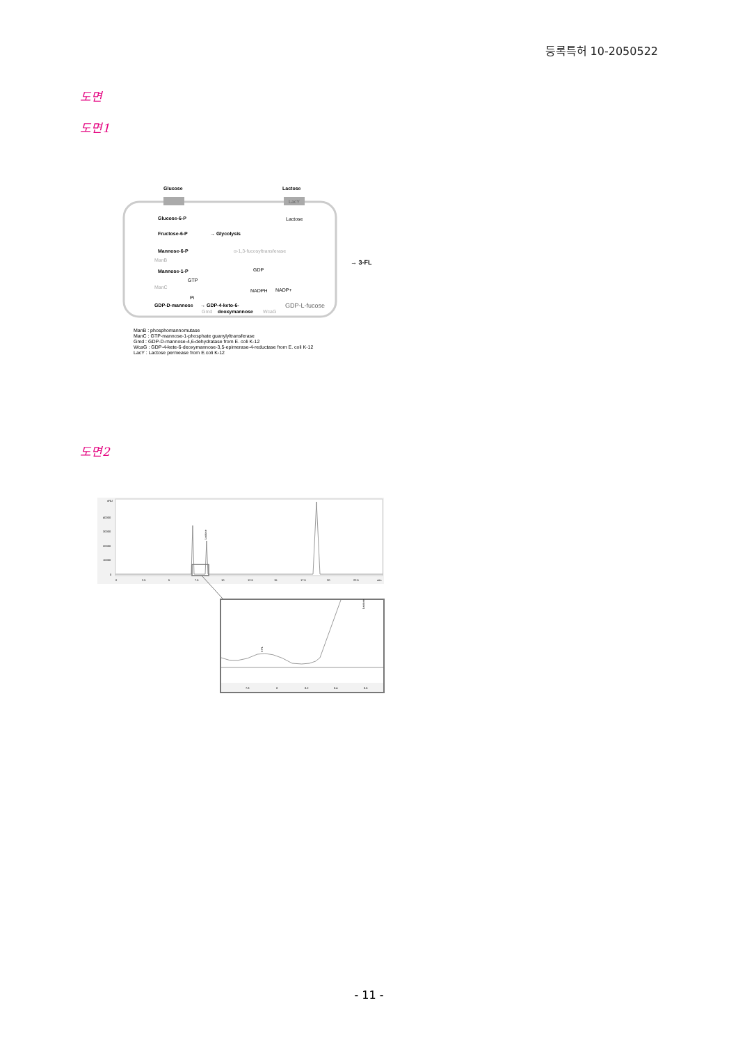등록특허 10-2050522
도면
도면1
Glucose
Lactose
LacY
Glucose-6-P
Lactose
Fructose-6-P
→ Glycolysis
Mannose-6-P
α-1,3-fucosyltransferase
ManB
→ 3-FL
Mannose-1-P
GDP
GTP
ManC
NADPH
NADP+
Pi
GDP-D-mannose
→ GDP-4-keto-6-
deoxymannose
Gmd
WcaG
GDP-L-fucose
ManB : phosphomannomutase
ManC : GTP-mannose-1-phosphate guanylyltransferase
Gmd : GDP-D-mannose-4,6-dehydratase from E. coli K-12
WcaG : GDP-4-kete-6-deoxymannose-3,5-epimerase-4-reductase from E. coli K-12
LacY : Lactose permease from E.coli K-12
도면2
nRU
40000
30000
20000
10000
0
Lactose
0
2.5
5
7.5
10
12.5
15
17.5
20
22.5
min
3-FL
Lactose
7.8
8
8.2
8.4
8.6
- 11 -